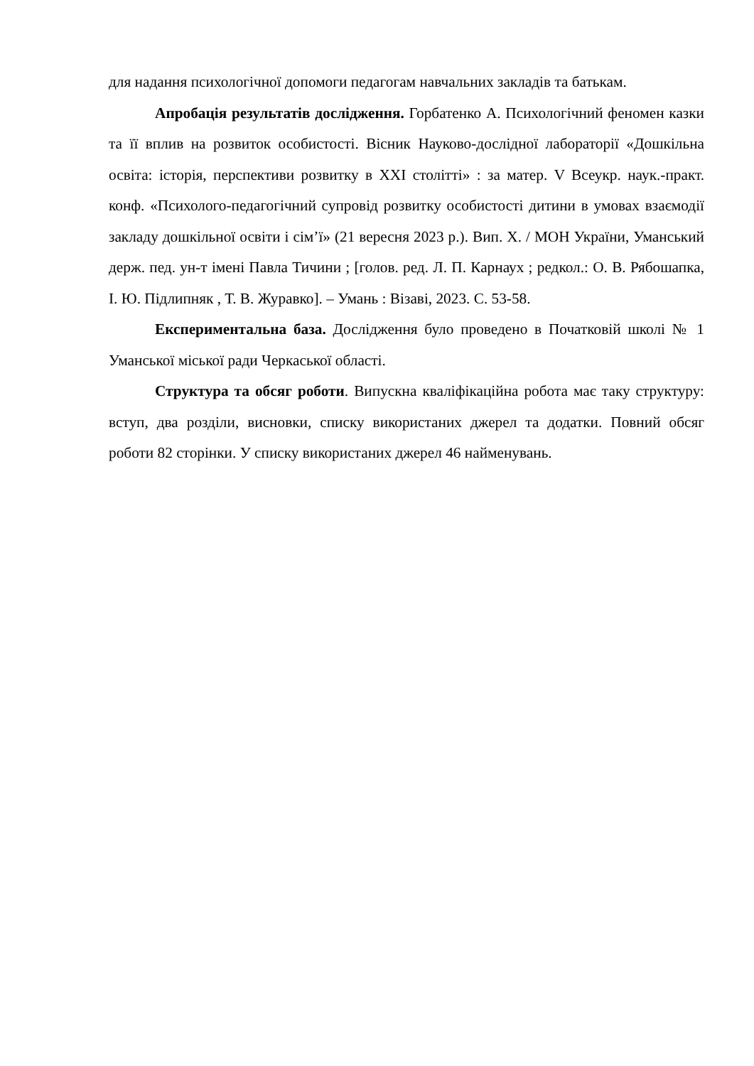для надання психологічної допомоги педагогам навчальних закладів та батькам.
Апробація результатів дослідження. Горбатенко А. Психологічний феномен казки та її вплив на розвиток особистості. Вісник Науково-дослідної лабораторії «Дошкільна освіта: історія, перспективи розвитку в XXI столітті» : за матер. V Всеукр. наук.-практ. конф. «Психолого-педагогічний супровід розвитку особистості дитини в умовах взаємодії закладу дошкільної освіти і сім’ї» (21 вересня 2023 р.). Вип. X. / МОН України, Уманський держ. пед. ун-т імені Павла Тичини ; [голов. ред. Л. П. Карнаух ; редкол.: О. В. Рябошапка, І. Ю. Підлипняк , Т. В. Журавко]. – Умань : Візаві, 2023. С. 53-58.
Експериментальна база. Дослідження було проведено в Початковій школі № 1 Уманської міської ради Черкаської області.
Структура та обсяг роботи. Випускна кваліфікаційна робота має таку структуру: вступ, два розділи, висновки, списку використаних джерел та додатки. Повний обсяг роботи 82 сторінки. У списку використаних джерел 46 найменувань.